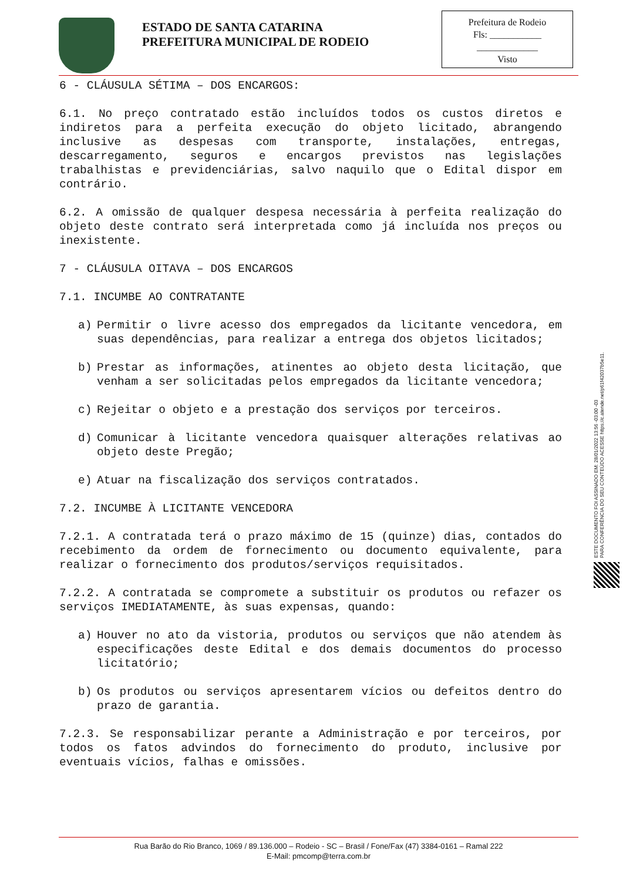ESTADO DE SANTA CATARINA
PREFEITURA MUNICIPAL DE RODEIO
Prefeitura de Rodeio
Fls: ___________
_____________
Visto
6 - CLÁUSULA SÉTIMA – DOS ENCARGOS:
6.1. No preço contratado estão incluídos todos os custos diretos e indiretos para a perfeita execução do objeto licitado, abrangendo inclusive as despesas com transporte, instalações, entregas, descarregamento, seguros e encargos previstos nas legislações trabalhistas e previdenciárias, salvo naquilo que o Edital dispor em contrário.
6.2. A omissão de qualquer despesa necessária à perfeita realização do objeto deste contrato será interpretada como já incluída nos preços ou inexistente.
7 - CLÁUSULA OITAVA – DOS ENCARGOS
7.1. INCUMBE AO CONTRATANTE
a) Permitir o livre acesso dos empregados da licitante vencedora, em suas dependências, para realizar a entrega dos objetos licitados;
b) Prestar as informações, atinentes ao objeto desta licitação, que venham a ser solicitadas pelos empregados da licitante vencedora;
c) Rejeitar o objeto e a prestação dos serviços por terceiros.
d) Comunicar à licitante vencedora quaisquer alterações relativas ao objeto deste Pregão;
e) Atuar na fiscalização dos serviços contratados.
7.2. INCUMBE À LICITANTE VENCEDORA
7.2.1. A contratada terá o prazo máximo de 15 (quinze) dias, contados do recebimento da ordem de fornecimento ou documento equivalente, para realizar o fornecimento dos produtos/serviços requisitados.
7.2.2. A contratada se compromete a substituir os produtos ou refazer os serviços IMEDIATAMENTE, às suas expensas, quando:
a) Houver no ato da vistoria, produtos ou serviços que não atendem às especificações deste Edital e dos demais documentos do processo licitatório;
b) Os produtos ou serviços apresentarem vícios ou defeitos dentro do prazo de garantia.
7.2.3. Se responsabilizar perante a Administração e por terceiros, por todos os fatos advindos do fornecimento do produto, inclusive por eventuais vícios, falhas e omissões.
ESTE DOCUMENTO FOI ASSINADO EM: 28/01/2022 13:56 -03:00 -03
PARA CONFERÊNCIA DO SEU CONTEÚDO ACESSE https://c.atende.net/p61f42037b5e11.
Rua Barão do Rio Branco, 1069 / 89.136.000 – Rodeio - SC – Brasil / Fone/Fax (47) 3384-0161 – Ramal 222
E-Mail: pmcomp@terra.com.br